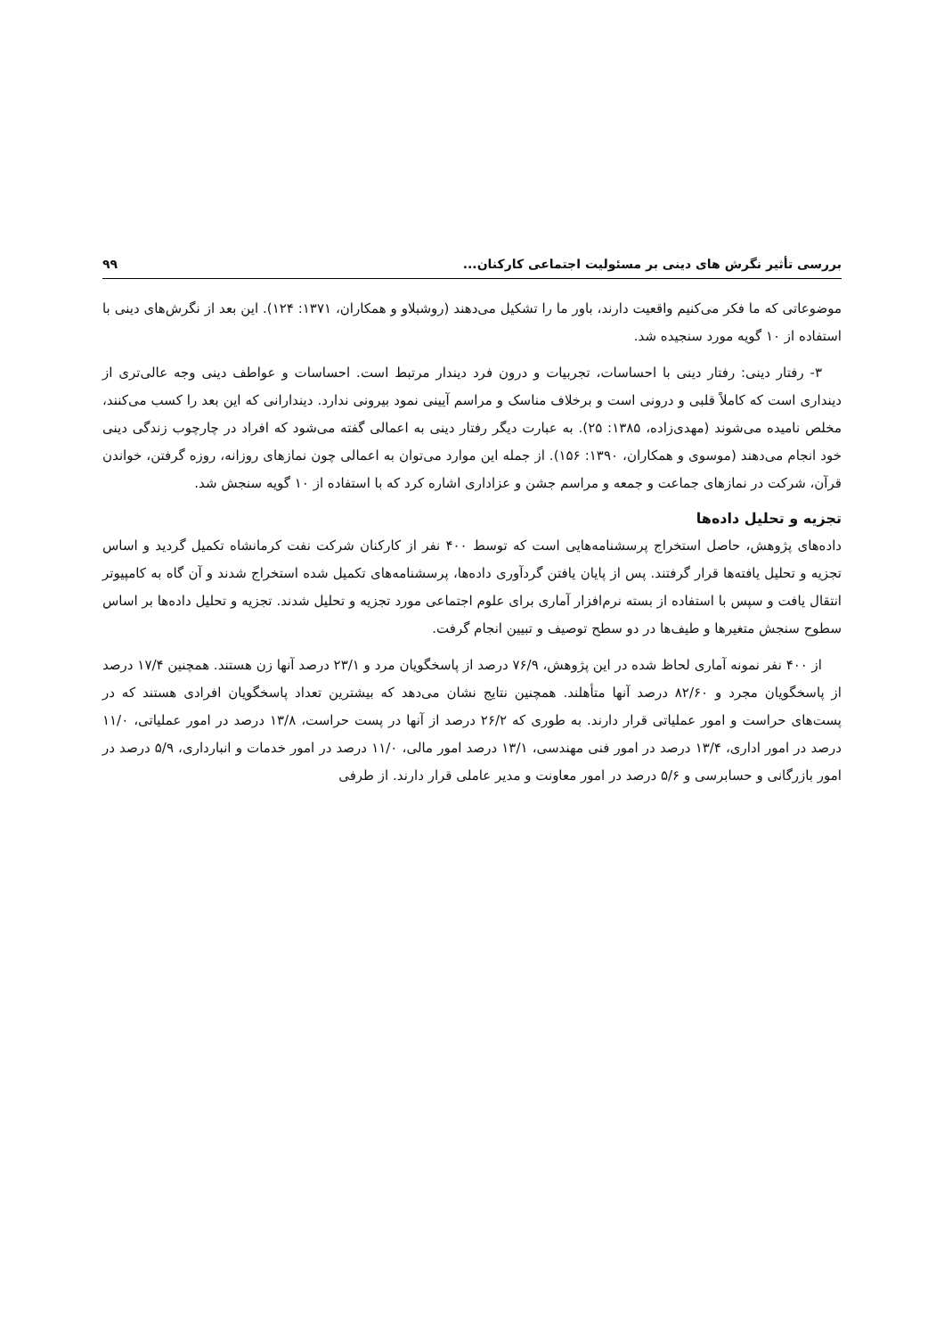بررسی تأثیر نگرش های دینی بر مسئولیت اجتماعی کارکنان... ۹۹
موضوعاتی که ما فکر می‌کنیم واقعیت دارند، باور ما را تشکیل می‌دهند (روشبلاو و همکاران، ۱۳۷۱: ۱۲۴). این بعد از نگرش‌های دینی با استفاده از ۱۰ گویه مورد سنجیده شد.
۳- رفتار دینی: رفتار دینی با احساسات، تجربیات و درون فرد دیندار مرتبط است. احساسات و عواطف دینی وجه عالی‌تری از دینداری است که کاملاً قلبی و درونی است و برخلاف مناسک و مراسم آیینی نمود بیرونی ندارد. دیندارانی که این بعد را کسب می‌کنند، مخلص نامیده می‌شوند (مهدی‌زاده، ۱۳۸۵: ۲۵). به عبارت دیگر رفتار دینی به اعمالی گفته می‌شود که افراد در چارچوب زندگی دینی خود انجام می‌دهند (موسوی و همکاران، ۱۳۹۰: ۱۵۶). از جمله این موارد می‌توان به اعمالی چون نمازهای روزانه، روزه گرفتن، خواندن قرآن، شرکت در نمازهای جماعت و جمعه و مراسم جشن و عزاداری اشاره کرد که با استفاده از ۱۰ گویه سنجش شد.
تجزیه و تحلیل داده‌ها
داده‌های پژوهش، حاصل استخراج پرسشنامه‌هایی است که توسط ۴۰۰ نفر از کارکنان شرکت نفت کرمانشاه تکمیل گردید و اساس تجزیه و تحلیل یافته‌ها قرار گرفتند. پس از پایان یافتن گردآوری داده‌ها، پرسشنامه‌های تکمیل شده استخراج شدند و آن گاه به کامپیوتر انتقال یافت و سپس با استفاده از بسته نرم‌افزار آماری برای علوم اجتماعی مورد تجزیه و تحلیل شدند. تجزیه و تحلیل داده‌ها بر اساس سطوح سنجش متغیرها و طیف‌ها در دو سطح توصیف و تبیین انجام گرفت.
از ۴۰۰ نفر نمونه آماری لحاظ شده در این پژوهش، ۷۶/۹ درصد از پاسخگویان مرد و ۲۳/۱ درصد آنها زن هستند. همچنین ۱۷/۴ درصد از پاسخگویان مجرد و ۸۲/۶۰ درصد آنها متأهلند. همچنین نتایج نشان می‌دهد که بیشترین تعداد پاسخگویان افرادی هستند که در پست‌های حراست و امور عملیاتی قرار دارند. به طوری که ۲۶/۲ درصد از آنها در پست حراست، ۱۳/۸ درصد در امور عملیاتی، ۱۱/۰ درصد در امور اداری، ۱۳/۴ درصد در امور فنی مهندسی، ۱۳/۱ درصد امور مالی، ۱۱/۰ درصد در امور خدمات و انبارداری، ۵/۹ درصد در امور بازرگانی و حسابرسی و ۵/۶ درصد در امور معاونت و مدیر عاملی قرار دارند. از طرفی